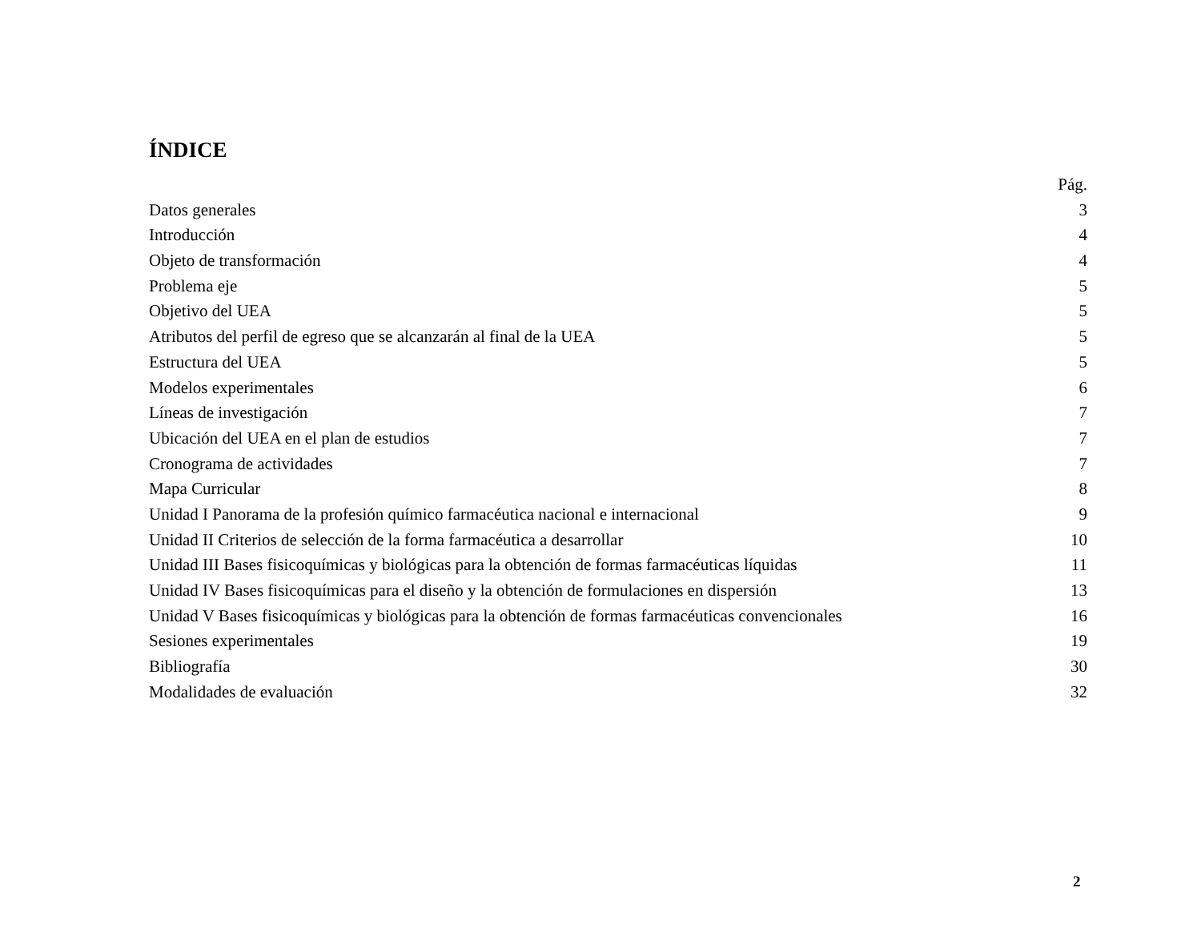ÍNDICE
Pág.
Datos generales 3
Introducción 4
Objeto de transformación 4
Problema eje 5
Objetivo del UEA 5
Atributos del perfil de egreso que se alcanzarán al final de la UEA 5
Estructura del UEA 5
Modelos experimentales 6
Líneas de investigación 7
Ubicación del UEA en el plan de estudios 7
Cronograma de actividades 7
Mapa Curricular 8
Unidad I Panorama de la profesión químico farmacéutica nacional e internacional 9
Unidad II Criterios de selección de la forma farmacéutica a desarrollar 10
Unidad III Bases fisicoquímicas y biológicas para la obtención de formas farmacéuticas líquidas 11
Unidad IV Bases fisicoquímicas para el diseño y la obtención de formulaciones en dispersión 13
Unidad V Bases fisicoquímicas y biológicas para la obtención de formas farmacéuticas convencionales 16
Sesiones experimentales 19
Bibliografía 30
Modalidades de evaluación 32
2